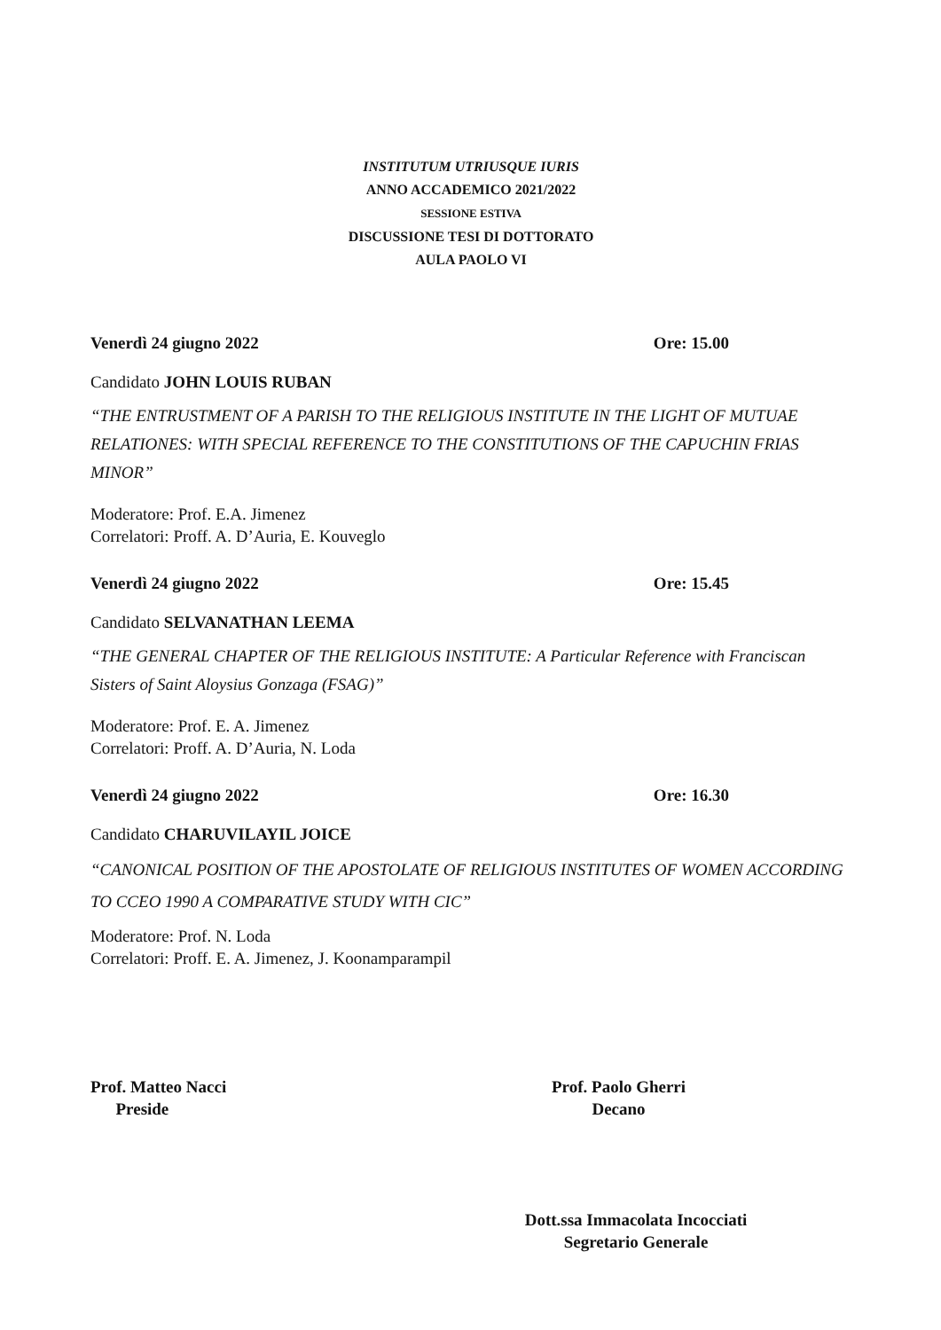INSTITUTUM UTRIUSQUE IURIS
ANNO ACCADEMICO 2021/2022
SESSIONE ESTIVA
DISCUSSIONE TESI DI DOTTORATO
AULA PAOLO VI
Venerdì 24 giugno 2022 Ore: 15.00
Candidato JOHN LOUIS RUBAN
“THE ENTRUSTMENT OF A PARISH TO THE RELIGIOUS INSTITUTE IN THE LIGHT OF MUTUAE RELATIONES: WITH SPECIAL REFERENCE TO THE CONSTITUTIONS OF THE CAPUCHIN FRIAS MINOR”
Moderatore: Prof. E.A. Jimenez
Correlatori: Proff. A. D’Auria, E. Kouveglo
Venerdì 24 giugno 2022 Ore: 15.45
Candidato SELVANATHAN LEEMA
“THE GENERAL CHAPTER OF THE RELIGIOUS INSTITUTE: A Particular Reference with Franciscan Sisters of Saint Aloysius Gonzaga (FSAG)”
Moderatore: Prof. E. A. Jimenez
Correlatori: Proff. A. D’Auria, N. Loda
Venerdì 24 giugno 2022 Ore: 16.30
Candidato CHARUVILAYIL JOICE
“CANONICAL POSITION OF THE APOSTOLATE OF RELIGIOUS INSTITUTES OF WOMEN ACCORDING TO CCEO 1990 A COMPARATIVE STUDY WITH CIC”
Moderatore: Prof. N. Loda
Correlatori: Proff. E. A. Jimenez, J. Koonamparampil
Prof. Matteo Nacci
Preside
Prof. Paolo Gherri
Decano
Dott.ssa Immacolata Incocciati
Segretario Generale